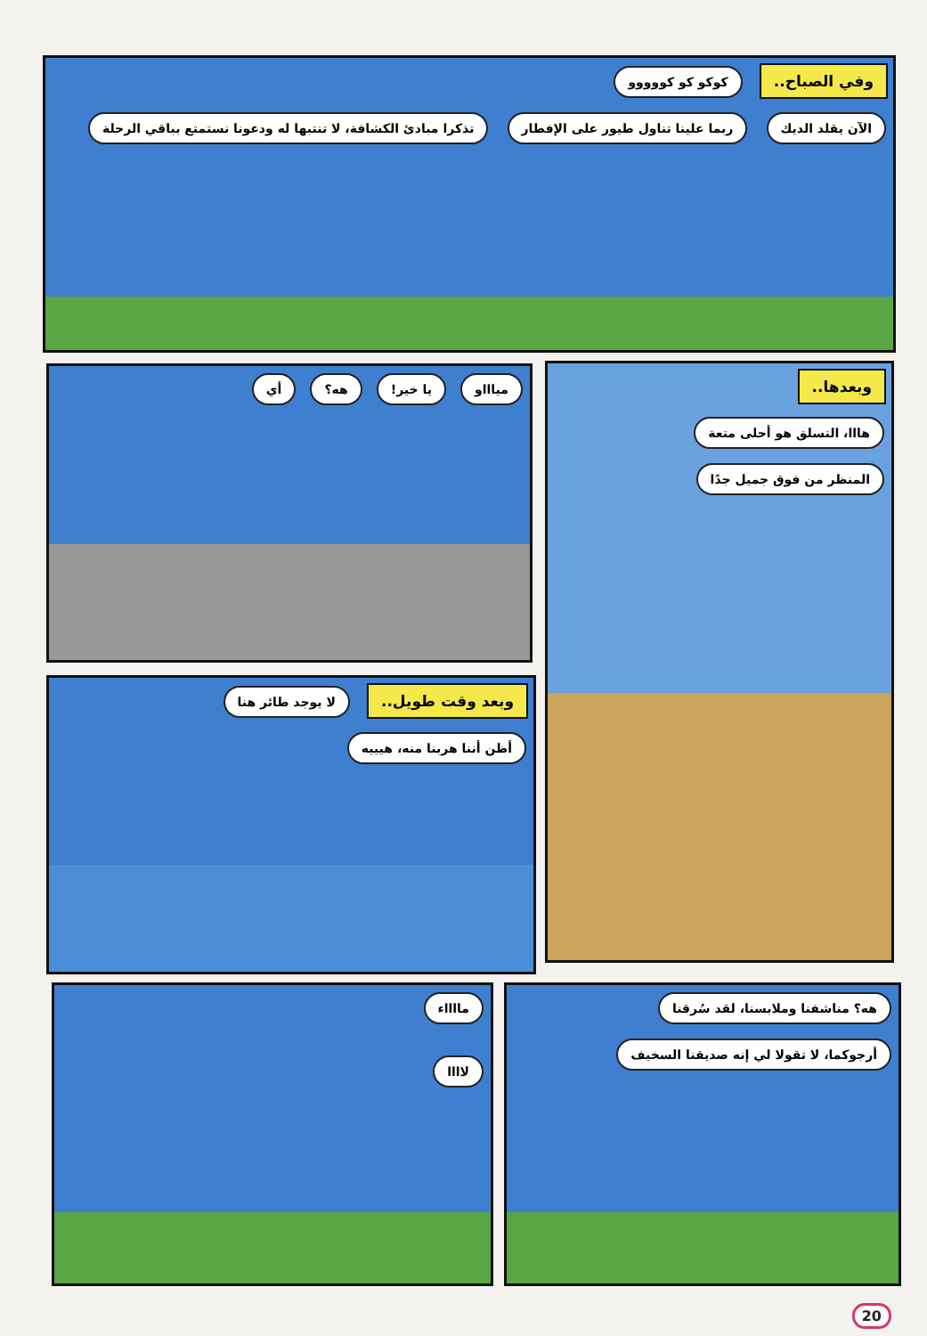وفي الصباح..
كوكو كو كووووو
الآن يقلد الديك
ربما علينا تناول طيور على الإفطار
تذكرا مبادئ الكشافة، لا تنتبها له ودعونا نستمتع بباقي الرحلة
وبعدها..
هااا، التسلق هو أحلى متعة
المنظر من فوق جميل جدًا
مياااو يا خير! هه؟ أي
وبعد وقت طويل..
لا يوجد طائر هنا
أظن أننا هربنا منه، هيييه
هه؟ مناشفنا وملابسنا، لقد سُرقنا
أرجوكما، لا تقولا لي إنه صديقنا السخيف
مااااء
لاااا
20